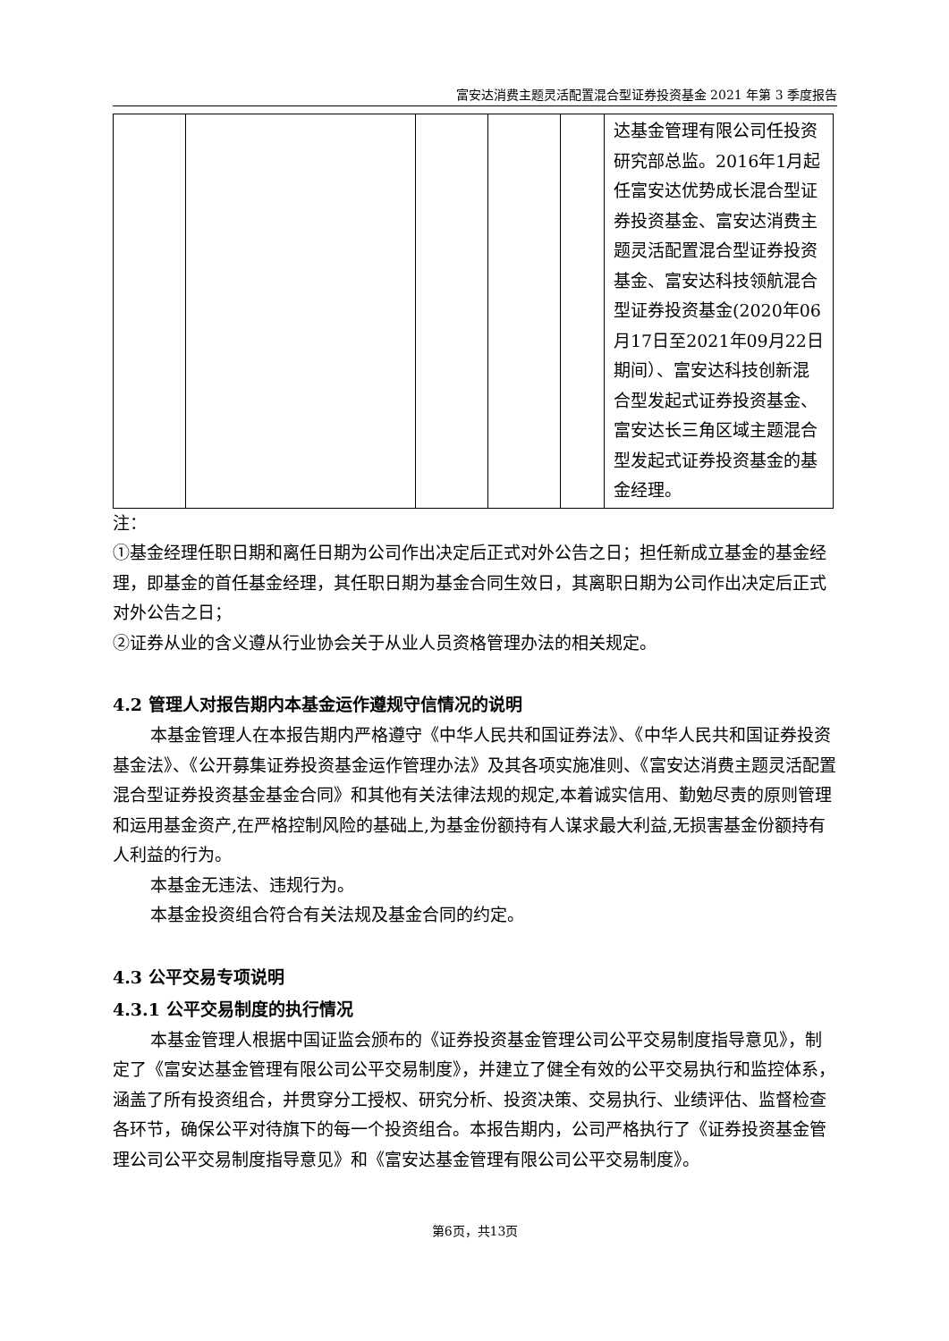富安达消费主题灵活配置混合型证券投资基金 2021 年第 3 季度报告
| | | | | | 达基金管理有限公司任投资研究部总监。2016年1月起任富安达优势成长混合型证券投资基金、富安达消费主题灵活配置混合型证券投资基金、富安达科技领航混合型证券投资基金(2020年06月17日至2021年09月22日期间）、富安达科技创新混合型发起式证券投资基金、富安达长三角区域主题混合型发起式证券投资基金的基金经理。 |
注：
①基金经理任职日期和离任日期为公司作出决定后正式对外公告之日；担任新成立基金的基金经理，即基金的首任基金经理，其任职日期为基金合同生效日，其离职日期为公司作出决定后正式对外公告之日；
②证券从业的含义遵从行业协会关于从业人员资格管理办法的相关规定。
4.2 管理人对报告期内本基金运作遵规守信情况的说明
本基金管理人在本报告期内严格遵守《中华人民共和国证券法》、《中华人民共和国证券投资基金法》、《公开募集证券投资基金运作管理办法》及其各项实施准则、《富安达消费主题灵活配置混合型证券投资基金基金合同》和其他有关法律法规的规定,本着诚实信用、勤勉尽责的原则管理和运用基金资产,在严格控制风险的基础上,为基金份额持有人谋求最大利益,无损害基金份额持有人利益的行为。
本基金无违法、违规行为。
本基金投资组合符合有关法规及基金合同的约定。
4.3 公平交易专项说明
4.3.1 公平交易制度的执行情况
本基金管理人根据中国证监会颁布的《证券投资基金管理公司公平交易制度指导意见》，制定了《富安达基金管理有限公司公平交易制度》，并建立了健全有效的公平交易执行和监控体系，涵盖了所有投资组合，并贯穿分工授权、研究分析、投资决策、交易执行、业绩评估、监督检查各环节，确保公平对待旗下的每一个投资组合。本报告期内，公司严格执行了《证券投资基金管理公司公平交易制度指导意见》和《富安达基金管理有限公司公平交易制度》。
第6页，共13页